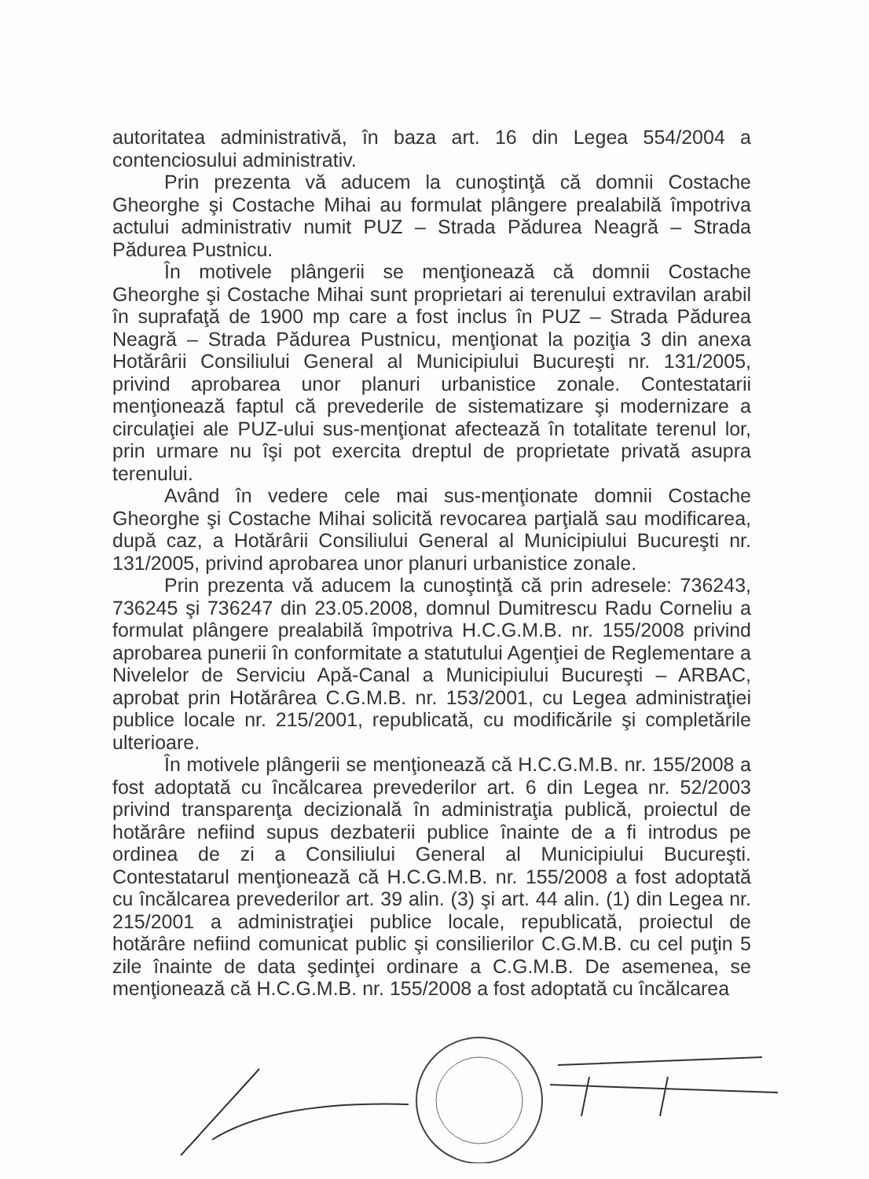autoritatea administrativă, în baza art. 16 din Legea 554/2004 a contenciosului administrativ.
Prin prezenta vă aducem la cunoştinţă că domnii Costache Gheorghe şi Costache Mihai au formulat plângere prealabilă împotriva actului administrativ numit PUZ – Strada Pădurea Neagră – Strada Pădurea Pustnicu.
În motivele plângerii se menţionează că domnii Costache Gheorghe şi Costache Mihai sunt proprietari ai terenului extravilan arabil în suprafaţă de 1900 mp care a fost inclus în PUZ – Strada Pădurea Neagră – Strada Pădurea Pustnicu, menţionat la poziţia 3 din anexa Hotărârii Consiliului General al Municipiului Bucureşti nr. 131/2005, privind aprobarea unor planuri urbanistice zonale. Contestatarii menţionează faptul că prevederile de sistematizare şi modernizare a circulaţiei ale PUZ-ului sus-menţionat afectează în totalitate terenul lor, prin urmare nu îşi pot exercita dreptul de proprietate privată asupra terenului.
Având în vedere cele mai sus-menţionate domnii Costache Gheorghe şi Costache Mihai solicită revocarea parţială sau modificarea, după caz, a Hotărârii Consiliului General al Municipiului Bucureşti nr. 131/2005, privind aprobarea unor planuri urbanistice zonale.
Prin prezenta vă aducem la cunoştinţă că prin adresele: 736243, 736245 şi 736247 din 23.05.2008, domnul Dumitrescu Radu Corneliu a formulat plângere prealabilă împotriva H.C.G.M.B. nr. 155/2008 privind aprobarea punerii în conformitate a statutului Agenţiei de Reglementare a Nivelelor de Serviciu Apă-Canal a Municipiului Bucureşti – ARBAC, aprobat prin Hotărârea C.G.M.B. nr. 153/2001, cu Legea administraţiei publice locale nr. 215/2001, republicată, cu modificările şi completările ulterioare.
În motivele plângerii se menţionează că H.C.G.M.B. nr. 155/2008 a fost adoptată cu încălcarea prevederilor art. 6 din Legea nr. 52/2003 privind transparenţa decizională în administraţia publică, proiectul de hotărâre nefiind supus dezbaterii publice înainte de a fi introdus pe ordinea de zi a Consiliului General al Municipiului Bucureşti. Contestatarul menţionează că H.C.G.M.B. nr. 155/2008 a fost adoptată cu încălcarea prevederilor art. 39 alin. (3) şi art. 44 alin. (1) din Legea nr. 215/2001 a administraţiei publice locale, republicată, proiectul de hotărâre nefiind comunicat public şi consilierilor C.G.M.B. cu cel puţin 5 zile înainte de data şedinţei ordinare a C.G.M.B. De asemenea, se menţionează că H.C.G.M.B. nr. 155/2008 a fost adoptată cu încălcarea